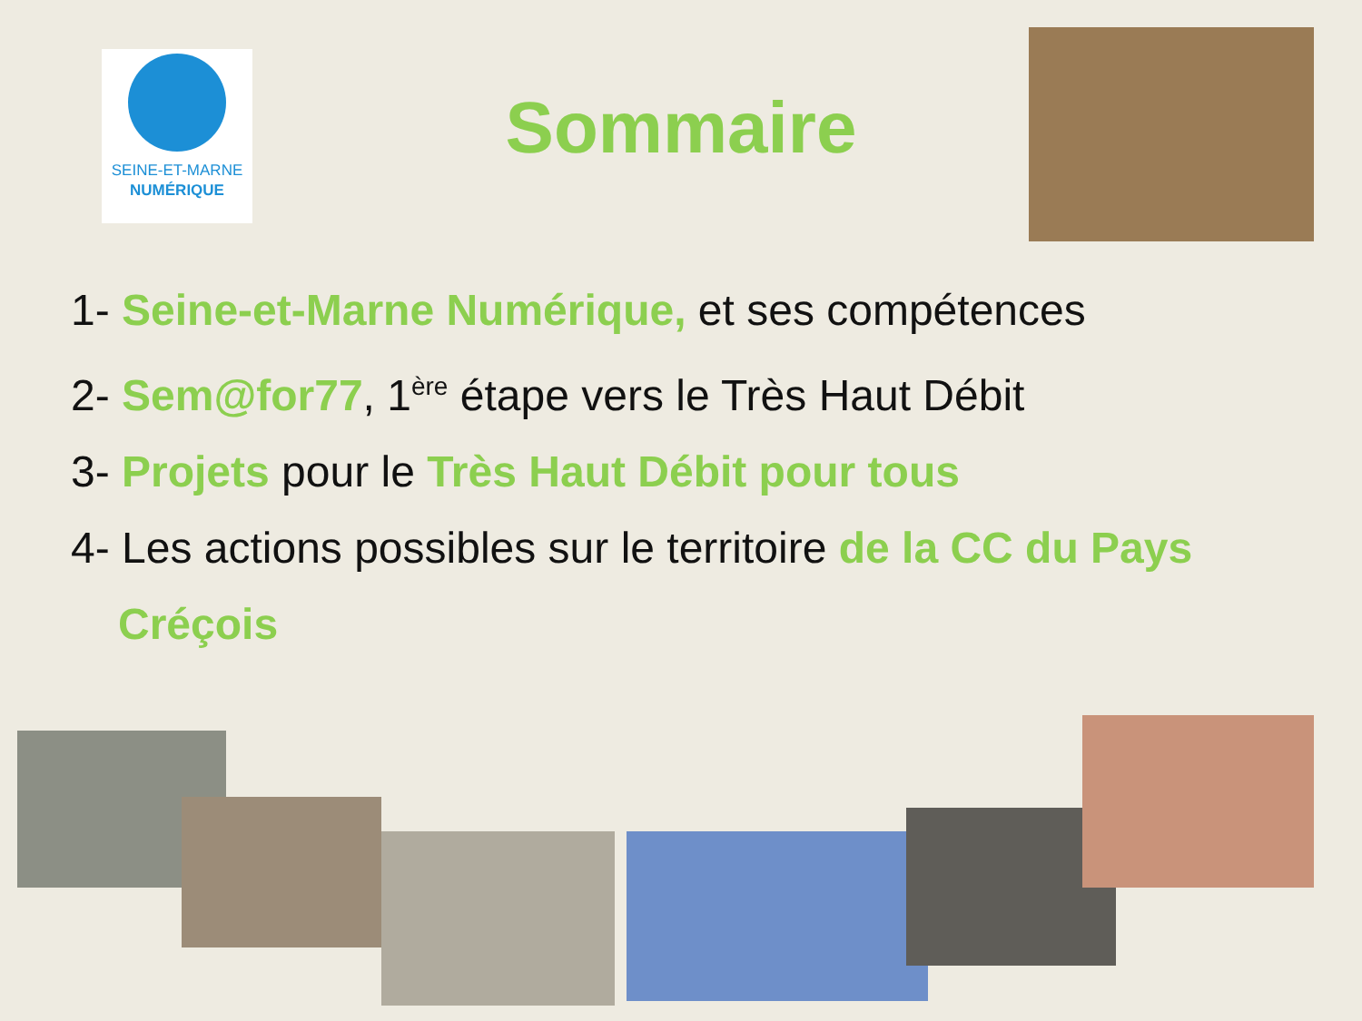SEINE-ET-MARNE
NUMÉRIQUE
Sommaire
1- Seine-et-Marne Numérique, et ses compétences
2- Sem@for77, 1<sup>ère</sup> étape vers le Très Haut Débit
3- Projets pour le Très Haut Débit pour tous
4- Les actions possibles sur le territoire de la CC du Pays
Créçois